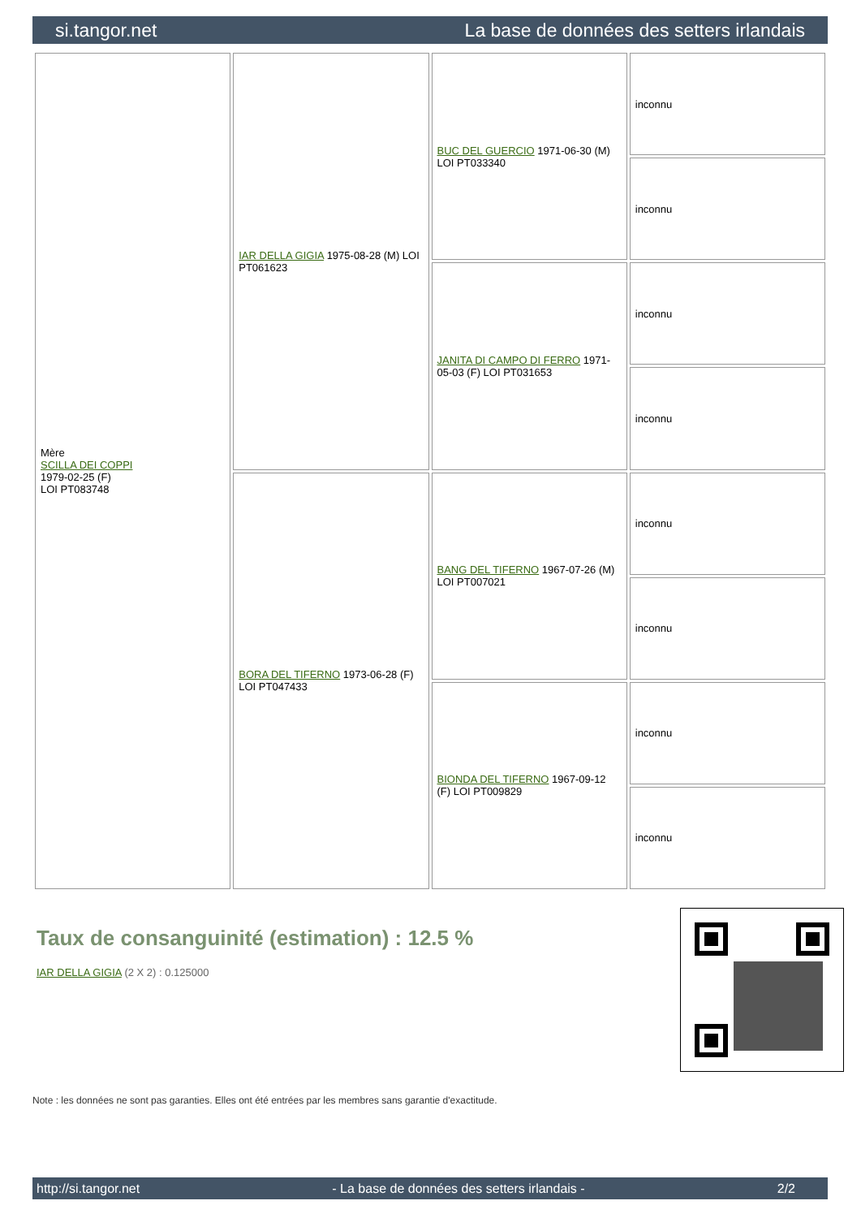si.tangor.net La base de données des setters irlandais
| Mère SCILLA DEI COPPI 1979-02-25 (F) LOI PT083748 | IAR DELLA GIGIA 1975-08-28 (M) LOI PT061623 | BUC DEL GUERCIO 1971-06-30 (M) LOI PT033340 | inconnu |
| | | | inconnu |
| | | JANITA DI CAMPO DI FERRO 1971-05-03 (F) LOI PT031653 | inconnu |
| | | | inconnu |
| | BORA DEL TIFERNO 1973-06-28 (F) LOI PT047433 | BANG DEL TIFERNO 1967-07-26 (M) LOI PT007021 | inconnu |
| | | | inconnu |
| | | BIONDA DEL TIFERNO 1967-09-12 (F) LOI PT009829 | inconnu |
| | | | inconnu |
Taux de consanguinité (estimation) : 12.5 %
IAR DELLA GIGIA (2 X 2) : 0.125000
Note : les données ne sont pas garanties. Elles ont été entrées par les membres sans garantie d'exactitude.
http://si.tangor.net - La base de données des setters irlandais - 2/2